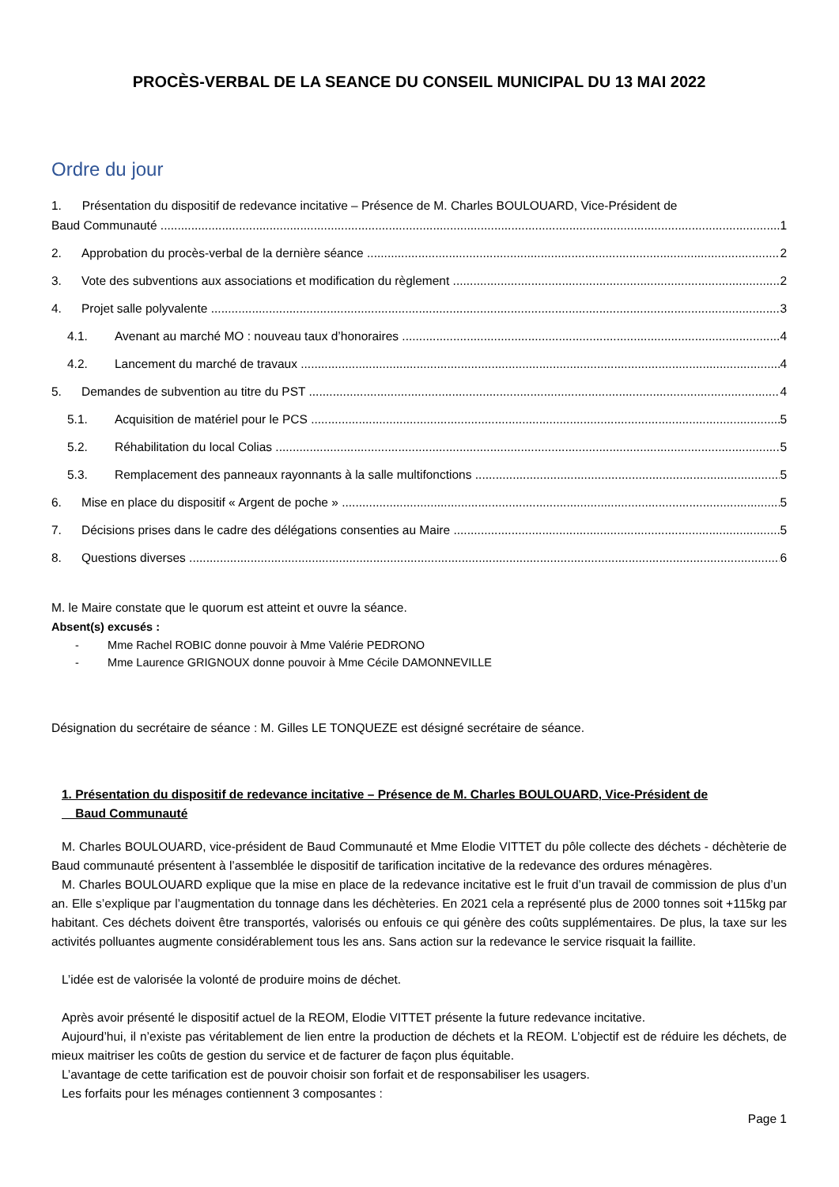PROCÈS-VERBAL DE LA SEANCE DU CONSEIL MUNICIPAL DU 13 MAI 2022
Ordre du jour
1. Présentation du dispositif de redevance incitative – Présence de M. Charles BOULOUARD, Vice-Président de
Baud Communauté 1
2. Approbation du procès-verbal de la dernière séance 2
3. Vote des subventions aux associations et modification du règlement 2
4. Projet salle polyvalente 3
4.1. Avenant au marché MO : nouveau taux d’honoraires 4
4.2. Lancement du marché de travaux 4
5. Demandes de subvention au titre du PST 4
5.1. Acquisition de matériel pour le PCS 5
5.2. Réhabilitation du local Colias 5
5.3. Remplacement des panneaux rayonnants à la salle multifonctions 5
6. Mise en place du dispositif « Argent de poche » 5
7. Décisions prises dans le cadre des délégations consenties au Maire 5
8. Questions diverses 6
M. le Maire constate que le quorum est atteint et ouvre la séance.
Absent(s) excusés :
- Mme Rachel ROBIC donne pouvoir à Mme Valérie PEDRONO
- Mme Laurence GRIGNOUX donne pouvoir à Mme Cécile DAMONNEVILLE
Désignation du secrétaire de séance : M. Gilles LE TONQUEZE est désigné secrétaire de séance.
1. Présentation du dispositif de redevance incitative – Présence de M. Charles BOULOUARD, Vice-Président de
Baud Communauté
M. Charles BOULOUARD, vice-président de Baud Communauté et Mme Elodie VITTET du pôle collecte des déchets - déchèterie de Baud communauté présentent à l’assemblée le dispositif de tarification incitative de la redevance des ordures ménagères.
M. Charles BOULOUARD explique que la mise en place de la redevance incitative est le fruit d’un travail de commission de plus d’un an. Elle s’explique par l’augmentation du tonnage dans les déchèteries. En 2021 cela a représenté plus de 2000 tonnes soit +115kg par habitant. Ces déchets doivent être transportés, valorisés ou enfouis ce qui génère des coûts supplémentaires. De plus, la taxe sur les activités polluantes augmente considérablement tous les ans. Sans action sur la redevance le service risquait la faillite.
L’idée est de valorisée la volonté de produire moins de déchet.
Après avoir présenté le dispositif actuel de la REOM, Elodie VITTET présente la future redevance incitative.
Aujourd’hui, il n’existe pas véritablement de lien entre la production de déchets et la REOM. L’objectif est de réduire les déchets, de mieux maitriser les coûts de gestion du service et de facturer de façon plus équitable.
L’avantage de cette tarification est de pouvoir choisir son forfait et de responsabiliser les usagers.
Les forfaits pour les ménages contiennent 3 composantes :
Page 1